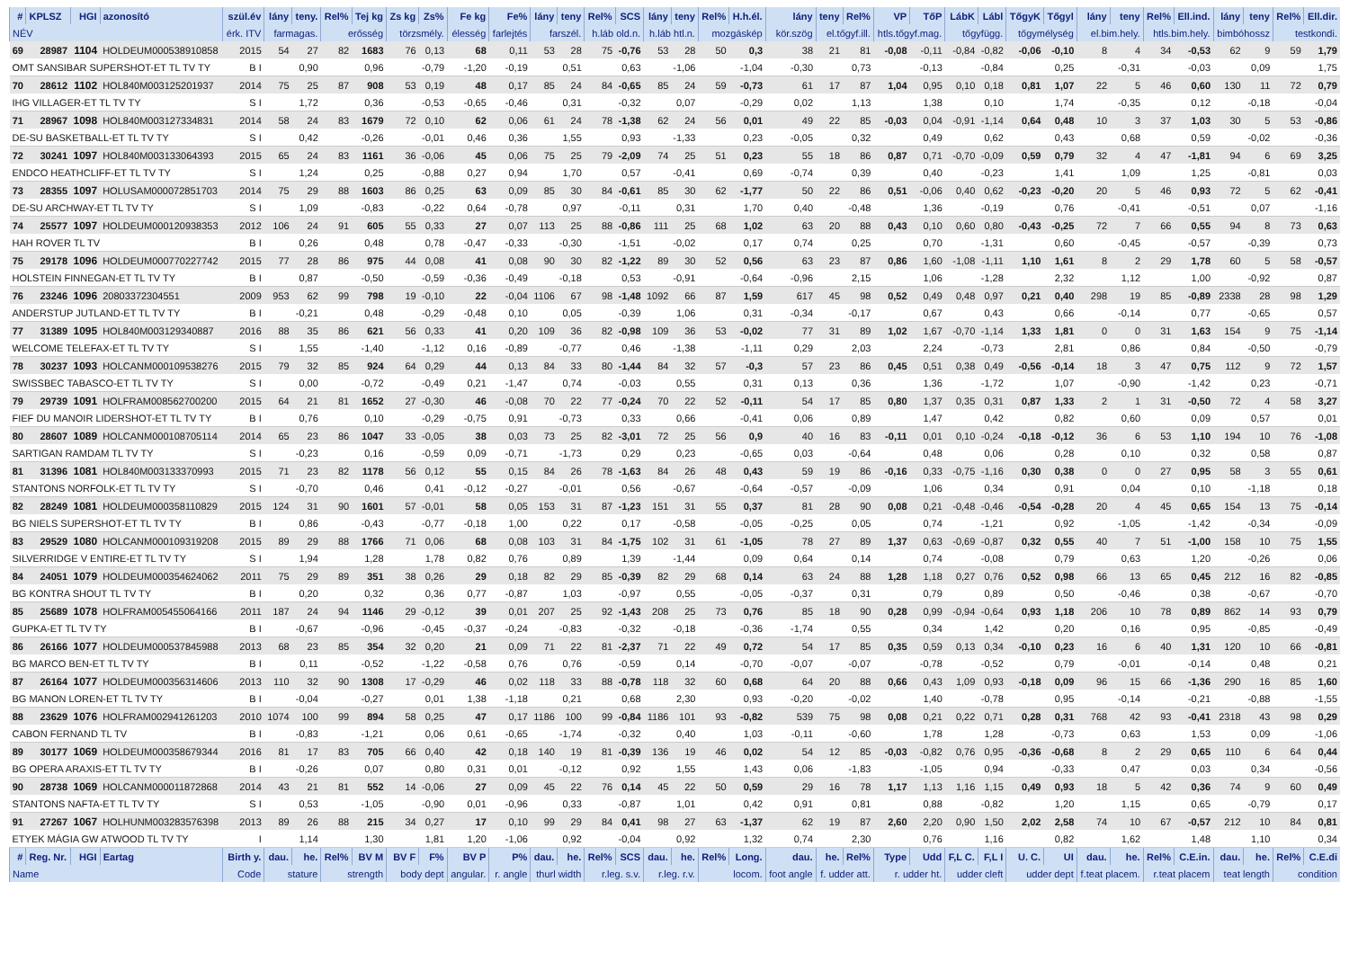| # | KPLSZ | HGI | azonosító | szül.év | lány | teny. | Rel% | Tej kg | Zs kg | Zs% | Fe kg | Fe% | lány | teny | Rel% | SCS | lány | teny | Rel% | H.h.él. | lány | teny | Rel% | VP | TőP | LábK | Lábl | TőgyK | Tőgyl | lány | teny | Rel% | Ell.ind. | lány | teny | Rel% | Ell.dir. |
| --- | --- | --- | --- | --- | --- | --- | --- | --- | --- | --- | --- | --- | --- | --- | --- | --- | --- | --- | --- | --- | --- | --- | --- | --- | --- | --- | --- | --- | --- | --- | --- | --- | --- | --- | --- | --- | --- |
| NÉV | | | | érk. ITV | farmagas. | | erősség | | törzsmély. | | élesség | farlejtés | farszél. | | h.láb old.n. | | h.láb htl.n. | | mozgáskép | | kör.szög | el.tőgyf.ill. | | htls.tőgyf.mag. | | tőgyfügg. | | tőgymélység | | el.bim.hely. | | htls.bim.hely. | | bimbóhossz | | testkondi. | |
| 69 | 28987 | 1104 | HOLDEUM000538910858 | 2015 | 54 | 27 | 82 | 1683 | 76 | 0,13 | 68 | 0,11 | 53 | 28 | 75 | -0,76 | 53 | 28 | 50 | 0,3 | 38 | 21 | 81 | -0,08 | -0,11 | -0,84 | -0,82 | -0,06 | -0,10 | 8 | 4 | 34 | -0,53 | 62 | 9 | 59 | 1,79 |
| OMT SANSIBAR SUPERSHOT-ET TL TV TY | | | | B I | 0,90 | | 0,96 | | -0,79 | | -1,20 | -0,19 | 0,51 | | 0,63 | | -1,06 | | -1,04 | | -0,30 | 0,73 | | -0,13 | | -0,84 | | 0,25 | | -0,31 | | -0,03 | | 0,09 | | 1,75 | |
| 70 | 28612 | 1102 | HOL840M003125201937 | 2014 | 75 | 25 | 87 | 908 | 53 | 0,19 | 48 | 0,17 | 85 | 24 | 84 | -0,65 | 85 | 24 | 59 | -0,73 | 61 | 17 | 87 | 1,04 | 0,95 | 0,10 | 0,18 | 0,81 | 1,07 | 22 | 5 | 46 | 0,60 | 130 | 11 | 72 | 0,79 |
| IHG VILLAGER-ET TL TV TY | | | | S I | 1,72 | | 0,36 | | -0,53 | | -0,65 | -0,46 | 0,31 | | -0,32 | | 0,07 | | -0,29 | | 0,02 | 1,13 | | 1,38 | | 0,10 | | 1,74 | | -0,35 | | 0,12 | | -0,18 | | -0,04 | |
| 71 | 28967 | 1098 | HOL840M003127334831 | 2014 | 58 | 24 | 83 | 1679 | 72 | 0,10 | 62 | 0,06 | 61 | 24 | 78 | -1,38 | 62 | 24 | 56 | 0,01 | 49 | 22 | 85 | -0,03 | 0,04 | -0,91 | -1,14 | 0,64 | 0,48 | 10 | 3 | 37 | 1,03 | 30 | 5 | 53 | -0,86 |
| DE-SU BASKETBALL-ET TL TV TY | | | | S I | 0,42 | | -0,26 | | -0,01 | | 0,46 | 0,36 | 1,55 | | 0,93 | | -1,33 | | 0,23 | | -0,05 | 0,32 | | 0,49 | | 0,62 | | 0,43 | | 0,68 | | 0,59 | | -0,02 | | -0,36 | |
| 72 | 30241 | 1097 | HOL840M003133064393 | 2015 | 65 | 24 | 83 | 1161 | 36 | -0,06 | 45 | 0,06 | 75 | 25 | 79 | -2,09 | 74 | 25 | 51 | 0,23 | 55 | 18 | 86 | 0,87 | 0,71 | -0,70 | -0,09 | 0,59 | 0,79 | 32 | 4 | 47 | -1,81 | 94 | 6 | 69 | 3,25 |
| ENDCO HEATHCLIFF-ET TL TV TY | | | | S I | 1,24 | | 0,25 | | -0,88 | | 0,27 | 0,94 | 1,70 | | 0,57 | | -0,41 | | 0,69 | | -0,74 | 0,39 | | 0,40 | | -0,23 | | 1,41 | | 1,09 | | 1,25 | | -0,81 | | 0,03 | |
| 73 | 28355 | 1097 | HOLUSAM000072851703 | 2014 | 75 | 29 | 88 | 1603 | 86 | 0,25 | 63 | 0,09 | 85 | 30 | 84 | -0,61 | 85 | 30 | 62 | -1,77 | 50 | 22 | 86 | 0,51 | -0,06 | 0,40 | 0,62 | -0,23 | -0,20 | 20 | 5 | 46 | 0,93 | 72 | 5 | 62 | -0,41 |
| DE-SU ARCHWAY-ET TL TV TY | | | | S I | 1,09 | | -0,83 | | -0,22 | | 0,64 | -0,78 | 0,97 | | -0,11 | | 0,31 | | 1,70 | | 0,40 | -0,48 | | 1,36 | | -0,19 | | 0,76 | | -0,41 | | -0,51 | | 0,07 | | -1,16 | |
| 74 | 25577 | 1097 | HOLDEUM000120938353 | 2012 | 106 | 24 | 91 | 605 | 55 | 0,33 | 27 | 0,07 | 113 | 25 | 88 | -0,86 | 111 | 25 | 68 | 1,02 | 63 | 20 | 88 | 0,43 | 0,10 | 0,60 | 0,80 | -0,43 | -0,25 | 72 | 7 | 66 | 0,55 | 94 | 8 | 73 | 0,63 |
| HAH ROVER TL TV | | | | B I | 0,26 | | 0,48 | | 0,78 | | -0,47 | -0,33 | -0,30 | | -1,51 | | -0,02 | | 0,17 | | 0,74 | 0,25 | | 0,70 | | -1,31 | | 0,60 | | -0,45 | | -0,57 | | -0,39 | | 0,73 | |
| 75 | 29178 | 1096 | HOLDEUM000770227742 | 2015 | 77 | 28 | 86 | 975 | 44 | 0,08 | 41 | 0,08 | 90 | 30 | 82 | -1,22 | 89 | 30 | 52 | 0,56 | 63 | 23 | 87 | 0,86 | 1,60 | -1,08 | -1,11 | 1,10 | 1,61 | 8 | 2 | 29 | 1,78 | 60 | 5 | 58 | -0,57 |
| HOLSTEIN FINNEGAN-ET TL TV TY | | | | B I | 0,87 | | -0,50 | | -0,59 | | -0,36 | -0,49 | -0,18 | | 0,53 | | -0,91 | | -0,64 | | -0,96 | 2,15 | | 1,06 | | -1,28 | | 2,32 | | 1,12 | | 1,00 | | -0,92 | | 0,87 | |
| 76 | 23246 | 1096 | 20803372304551 | 2009 | 953 | 62 | 99 | 798 | 19 | -0,10 | 22 | -0,04 | 1106 | 67 | 98 | -1,48 | 1092 | 66 | 87 | 1,59 | 617 | 45 | 98 | 0,52 | 0,49 | 0,48 | 0,97 | 0,21 | 0,40 | 298 | 19 | 85 | -0,89 | 2338 | 28 | 98 | 1,29 |
| ANDERSTUP JUTLAND-ET TL TV TY | | | | B I | -0,21 | | 0,48 | | -0,29 | | -0,48 | 0,10 | 0,05 | | -0,39 | | 1,06 | | 0,31 | | -0,34 | -0,17 | | 0,67 | | 0,43 | | 0,66 | | -0,14 | | 0,77 | | -0,65 | | 0,57 | |
| 77 | 31389 | 1095 | HOL840M003129340887 | 2016 | 88 | 35 | 86 | 621 | 56 | 0,33 | 41 | 0,20 | 109 | 36 | 82 | -0,98 | 109 | 36 | 53 | -0,02 | 77 | 31 | 89 | 1,02 | 1,67 | -0,70 | -1,14 | 1,33 | 1,81 | 0 | 0 | 31 | 1,63 | 154 | 9 | 75 | -1,14 |
| WELCOME TELEFAX-ET TL TV TY | | | | S I | 1,55 | | -1,40 | | -1,12 | | 0,16 | -0,89 | -0,77 | | 0,46 | | -1,38 | | -1,11 | | 0,29 | 2,03 | | 2,24 | | -0,73 | | 2,81 | | 0,86 | | 0,84 | | -0,50 | | -0,79 | |
| 78 | 30237 | 1093 | HOLCANM000109538276 | 2015 | 79 | 32 | 85 | 924 | 64 | 0,29 | 44 | 0,13 | 84 | 33 | 80 | -1,44 | 84 | 32 | 57 | -0,3 | 57 | 23 | 86 | 0,45 | 0,51 | 0,38 | 0,49 | -0,56 | -0,14 | 18 | 3 | 47 | 0,75 | 112 | 9 | 72 | 1,57 |
| SWISSBEC TABASCO-ET TL TV TY | | | | S I | 0,00 | | -0,72 | | -0,49 | | 0,21 | -1,47 | 0,74 | | -0,03 | | 0,55 | | 0,31 | | 0,13 | 0,36 | | 1,36 | | -1,72 | | 1,07 | | -0,90 | | -1,42 | | 0,23 | | -0,71 | |
| 79 | 29739 | 1091 | HOLFRAM008562700200 | 2015 | 64 | 21 | 81 | 1652 | 27 | -0,30 | 46 | -0,08 | 70 | 22 | 77 | -0,24 | 70 | 22 | 52 | -0,11 | 54 | 17 | 85 | 0,80 | 1,37 | 0,35 | 0,31 | 0,87 | 1,33 | 2 | 1 | 31 | -0,50 | 72 | 4 | 58 | 3,27 |
| FIEF DU MANOIR LIDERSHOT-ET TL TV TY | | | | B I | 0,76 | | 0,10 | | -0,29 | | -0,75 | 0,91 | -0,73 | | 0,33 | | 0,66 | | -0,41 | | 0,06 | 0,89 | | 1,47 | | 0,42 | | 0,82 | | 0,60 | | 0,09 | | 0,57 | | 0,01 | |
| 80 | 28607 | 1089 | HOLCANM000108705114 | 2014 | 65 | 23 | 86 | 1047 | 33 | -0,05 | 38 | 0,03 | 73 | 25 | 82 | -3,01 | 72 | 25 | 56 | 0,9 | 40 | 16 | 83 | -0,11 | 0,01 | 0,10 | -0,24 | -0,18 | -0,12 | 36 | 6 | 53 | 1,10 | 194 | 10 | 76 | -1,08 |
| SARTIGAN RAMDAM TL TV TY | | | | S I | -0,23 | | 0,16 | | -0,59 | | 0,09 | -0,71 | -1,73 | | 0,29 | | 0,23 | | -0,65 | | 0,03 | -0,64 | | 0,48 | | 0,06 | | 0,28 | | 0,10 | | 0,32 | | 0,58 | | 0,87 | |
| 81 | 31396 | 1081 | HOL840M003133370993 | 2015 | 71 | 23 | 82 | 1178 | 56 | 0,12 | 55 | 0,15 | 84 | 26 | 78 | -1,63 | 84 | 26 | 48 | 0,43 | 59 | 19 | 86 | -0,16 | 0,33 | -0,75 | -1,16 | 0,30 | 0,38 | 0 | 0 | 27 | 0,95 | 58 | 3 | 55 | 0,61 |
| STANTONS NORFOLK-ET TL TV TY | | | | S I | -0,70 | | 0,46 | | 0,41 | | -0,12 | -0,27 | -0,01 | | 0,56 | | -0,67 | | -0,64 | | -0,57 | -0,09 | | 1,06 | | 0,34 | | 0,91 | | 0,04 | | 0,10 | | -1,18 | | 0,18 | |
| 82 | 28249 | 1081 | HOLDEUM000358110829 | 2015 | 124 | 31 | 90 | 1601 | 57 | -0,01 | 58 | 0,05 | 153 | 31 | 87 | -1,23 | 151 | 31 | 55 | 0,37 | 81 | 28 | 90 | 0,08 | 0,21 | -0,48 | -0,46 | -0,54 | -0,28 | 20 | 4 | 45 | 0,65 | 154 | 13 | 75 | -0,14 |
| BG NIELS SUPERSHOT-ET TL TV TY | | | | B I | 0,86 | | -0,43 | | -0,77 | | -0,18 | 1,00 | 0,22 | | 0,17 | | -0,58 | | -0,05 | | -0,25 | 0,05 | | 0,74 | | -1,21 | | 0,92 | | -1,05 | | -1,42 | | -0,34 | | -0,09 | |
| 83 | 29529 | 1080 | HOLCANM000109319208 | 2015 | 89 | 29 | 88 | 1766 | 71 | 0,06 | 68 | 0,08 | 103 | 31 | 84 | -1,75 | 102 | 31 | 61 | -1,05 | 78 | 27 | 89 | 1,37 | 0,63 | -0,69 | -0,87 | 0,32 | 0,55 | 40 | 7 | 51 | -1,00 | 158 | 10 | 75 | 1,55 |
| SILVERRIDGE V ENTIRE-ET TL TV TY | | | | S I | 1,94 | | 1,28 | | 1,78 | | 0,82 | 0,76 | 0,89 | | 1,39 | | -1,44 | | 0,09 | | 0,64 | 0,14 | | 0,74 | | -0,08 | | 0,79 | | 0,63 | | 1,20 | | -0,26 | | 0,06 | |
| 84 | 24051 | 1079 | HOLDEUM000354624062 | 2011 | 75 | 29 | 89 | 351 | 38 | 0,26 | 29 | 0,18 | 82 | 29 | 85 | -0,39 | 82 | 29 | 68 | 0,14 | 63 | 24 | 88 | 1,28 | 1,18 | 0,27 | 0,76 | 0,52 | 0,98 | 66 | 13 | 65 | 0,45 | 212 | 16 | 82 | -0,85 |
| BG KONTRA SHOUT TL TV TY | | | | B I | 0,20 | | 0,32 | | 0,36 | | 0,77 | -0,87 | 1,03 | | -0,97 | | 0,55 | | -0,05 | | -0,37 | 0,31 | | 0,79 | | 0,89 | | 0,50 | | -0,46 | | 0,38 | | -0,67 | | -0,70 | |
| 85 | 25689 | 1078 | HOLFRAM005455064166 | 2011 | 187 | 24 | 94 | 1146 | 29 | -0,12 | 39 | 0,01 | 207 | 25 | 92 | -1,43 | 208 | 25 | 73 | 0,76 | 85 | 18 | 90 | 0,28 | 0,99 | -0,94 | -0,64 | 0,93 | 1,18 | 206 | 10 | 78 | 0,89 | 862 | 14 | 93 | 0,79 |
| GUPKA-ET TL TV TY | | | | B I | -0,67 | | -0,96 | | -0,45 | | -0,37 | -0,24 | -0,83 | | -0,32 | | -0,18 | | -0,36 | | -1,74 | 0,55 | | 0,34 | | 1,42 | | 0,20 | | 0,16 | | 0,95 | | -0,85 | | -0,49 | |
| 86 | 26166 | 1077 | HOLDEUM000537845988 | 2013 | 68 | 23 | 85 | 354 | 32 | 0,20 | 21 | 0,09 | 71 | 22 | 81 | -2,37 | 71 | 22 | 49 | 0,72 | 54 | 17 | 85 | 0,35 | 0,59 | 0,13 | 0,34 | -0,10 | 0,23 | 16 | 6 | 40 | 1,31 | 120 | 10 | 66 | -0,81 |
| BG MARCO BEN-ET TL TV TY | | | | B I | 0,11 | | -0,52 | | -1,22 | | -0,58 | 0,76 | 0,76 | | -0,59 | | 0,14 | | -0,70 | | -0,07 | -0,07 | | -0,78 | | -0,52 | | 0,79 | | -0,01 | | -0,14 | | 0,48 | | 0,21 | |
| 87 | 26164 | 1077 | HOLDEUM000356314606 | 2013 | 110 | 32 | 90 | 1308 | 17 | -0,29 | 46 | 0,02 | 118 | 33 | 88 | -0,78 | 118 | 32 | 60 | 0,68 | 64 | 20 | 88 | 0,66 | 0,43 | 1,09 | 0,93 | -0,18 | 0,09 | 96 | 15 | 66 | -1,36 | 290 | 16 | 85 | 1,60 |
| BG MANON LOREN-ET TL TV TY | | | | B I | -0,04 | | -0,27 | | 0,01 | | 1,38 | -1,18 | 0,21 | | 0,68 | | 2,30 | | 0,93 | | -0,20 | -0,02 | | 1,40 | | -0,78 | | 0,95 | | -0,14 | | -0,21 | | -0,88 | | -1,55 | |
| 88 | 23629 | 1076 | HOLFRAM002941261203 | 2010 | 1074 | 100 | 99 | 894 | 58 | 0,25 | 47 | 0,17 | 1186 | 100 | 99 | -0,84 | 1186 | 101 | 93 | -0,82 | 539 | 75 | 98 | 0,08 | 0,21 | 0,22 | 0,71 | 0,28 | 0,31 | 768 | 42 | 93 | -0,41 | 2318 | 43 | 98 | 0,29 |
| CABON FERNAND TL TV | | | | B I | -0,83 | | -1,21 | | 0,06 | | 0,61 | -0,65 | -1,74 | | -0,32 | | 0,40 | | 1,03 | | -0,11 | -0,60 | | 1,78 | | 1,28 | | -0,73 | | 0,63 | | 1,53 | | 0,09 | | -1,06 | |
| 89 | 30177 | 1069 | HOLDEUM000358679344 | 2016 | 81 | 17 | 83 | 705 | 66 | 0,40 | 42 | 0,18 | 140 | 19 | 81 | -0,39 | 136 | 19 | 46 | 0,02 | 54 | 12 | 85 | -0,03 | -0,82 | 0,76 | 0,95 | -0,36 | -0,68 | 8 | 2 | 29 | 0,65 | 110 | 6 | 64 | 0,44 |
| BG OPERA ARAXIS-ET TL TV TY | | | | B I | -0,26 | | 0,07 | | 0,80 | | 0,31 | 0,01 | -0,12 | | 0,92 | | 1,55 | | 1,43 | | 0,06 | -1,83 | | -1,05 | | 0,94 | | -0,33 | | 0,47 | | 0,03 | | 0,34 | | -0,56 | |
| 90 | 28738 | 1069 | HOLCANM000011872868 | 2014 | 43 | 21 | 81 | 552 | 14 | -0,06 | 27 | 0,09 | 45 | 22 | 76 | 0,14 | 45 | 22 | 50 | 0,59 | 29 | 16 | 78 | 1,17 | 1,13 | 1,16 | 1,15 | 0,49 | 0,93 | 18 | 5 | 42 | 0,36 | 74 | 9 | 60 | 0,49 |
| STANTONS NAFTA-ET TL TV TY | | | | S I | 0,53 | | -1,05 | | -0,90 | | 0,01 | -0,96 | 0,33 | | -0,87 | | 1,01 | | 0,42 | | 0,91 | 0,81 | | 0,88 | | -0,82 | | 1,20 | | 1,15 | | 0,65 | | -0,79 | | 0,17 | |
| 91 | 27267 | 1067 | HOLHUNM003283576398 | 2013 | 89 | 26 | 88 | 215 | 34 | 0,27 | 17 | 0,10 | 99 | 29 | 84 | 0,41 | 98 | 27 | 63 | -1,37 | 62 | 19 | 87 | 2,60 | 2,20 | 0,90 | 1,50 | 2,02 | 2,58 | 74 | 10 | 67 | -0,57 | 212 | 10 | 84 | 0,81 |
| ETYEK MÁGIA GW ATWOOD TL TV TY | | | | I | 1,14 | | 1,30 | | 1,81 | | 1,20 | -1,06 | 0,92 | | -0,04 | | 0,92 | | 1,32 | | 0,74 | 2,30 | | 0,76 | | 1,16 | | 0,82 | | 1,62 | | 1,48 | | 1,10 | | 0,34 | |
| # | Reg. Nr. | HGI | Eartag | Birth y. | dau. | he. | Rel% | BV M | BV F | F% | BV P | P% | dau. | he. | Rel% | SCS | dau. | he. | Rel% | Long. | dau. | he. | Rel% | Type | Udd | F,L C. | F,L I | U. C. | UI | dau. | he. | Rel% | C.E.in. | dau. | he. | Rel% | C.E.di |
| Name | | | | Code | stature | | strength | | body dept | | angular. | r. angle | thurl width | | r.leg. s.v. | | r.leg. r.v. | | locom. | | foot angle | f. udder att. | | r. udder ht. | | udder cleft | | udder dept | | f.teat placem. | | r.teat placem | | teat length | | condition | |